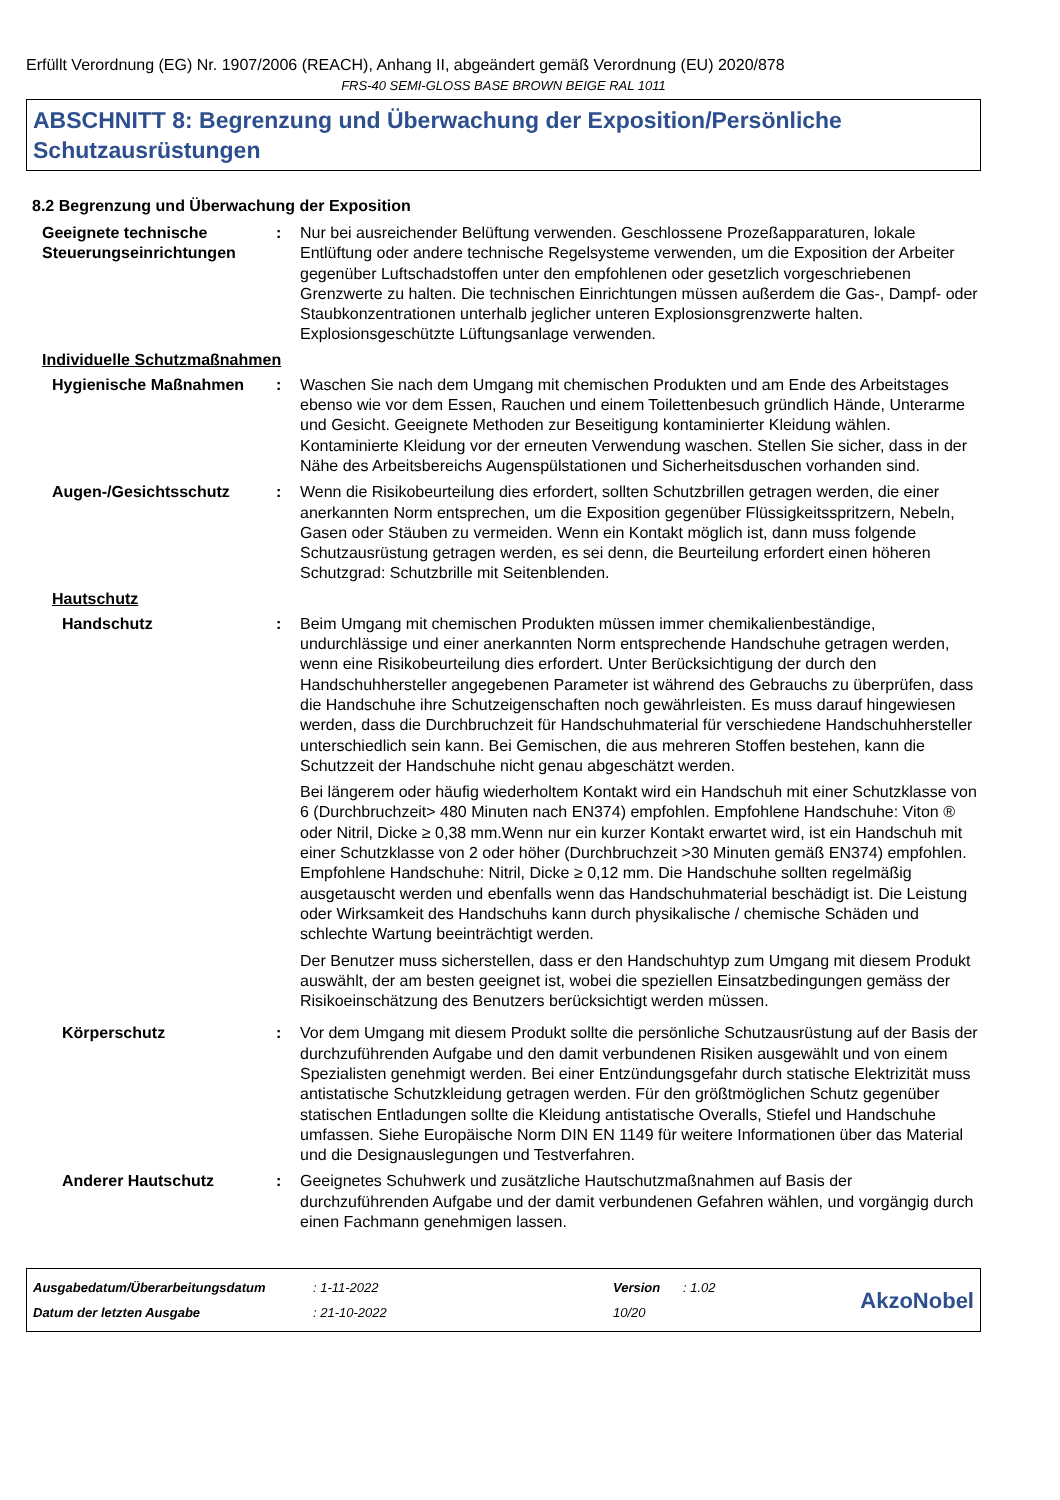Erfüllt Verordnung (EG) Nr. 1907/2006 (REACH), Anhang II, abgeändert gemäß Verordnung (EU) 2020/878
FRS-40 SEMI-GLOSS BASE BROWN BEIGE RAL 1011
ABSCHNITT 8: Begrenzung und Überwachung der Exposition/Persönliche Schutzausrüstungen
8.2 Begrenzung und Überwachung der Exposition
Geeignete technische Steuerungseinrichtungen
: Nur bei ausreichender Belüftung verwenden. Geschlossene Prozeßapparaturen, lokale Entlüftung oder andere technische Regelsysteme verwenden, um die Exposition der Arbeiter gegenüber Luftschadstoffen unter den empfohlenen oder gesetzlich vorgeschriebenen Grenzwerte zu halten. Die technischen Einrichtungen müssen außerdem die Gas-, Dampf- oder Staubkonzentrationen unterhalb jeglicher unteren Explosionsgrenzwerte halten. Explosionsgeschützte Lüftungsanlage verwenden.
Individuelle Schutzmaßnahmen
Hygienische Maßnahmen : Waschen Sie nach dem Umgang mit chemischen Produkten und am Ende des Arbeitstages ebenso wie vor dem Essen, Rauchen und einem Toilettenbesuch gründlich Hände, Unterarme und Gesicht. Geeignete Methoden zur Beseitigung kontaminierter Kleidung wählen. Kontaminierte Kleidung vor der erneuten Verwendung waschen. Stellen Sie sicher, dass in der Nähe des Arbeitsbereichs Augenspülstationen und Sicherheitsduschen vorhanden sind.
Augen-/Gesichtsschutz : Wenn die Risikobeurteilung dies erfordert, sollten Schutzbrillen getragen werden, die einer anerkannten Norm entsprechen, um die Exposition gegenüber Flüssigkeitsspritzern, Nebeln, Gasen oder Stäuben zu vermeiden. Wenn ein Kontakt möglich ist, dann muss folgende Schutzausrüstung getragen werden, es sei denn, die Beurteilung erfordert einen höheren Schutzgrad: Schutzbrille mit Seitenblenden.
Hautschutz
Handschutz : Beim Umgang mit chemischen Produkten müssen immer chemikalienbeständige, undurchlässige und einer anerkannten Norm entsprechende Handschuhe getragen werden, wenn eine Risikobeurteilung dies erfordert. Unter Berücksichtigung der durch den Handschuhhersteller angegebenen Parameter ist während des Gebrauchs zu überprüfen, dass die Handschuhe ihre Schutzeigenschaften noch gewährleisten. Es muss darauf hingewiesen werden, dass die Durchbruchzeit für Handschuhmaterial für verschiedene Handschuhhersteller unterschiedlich sein kann. Bei Gemischen, die aus mehreren Stoffen bestehen, kann die Schutzzeit der Handschuhe nicht genau abgeschätzt werden.
Bei längerem oder häufig wiederholtem Kontakt wird ein Handschuh mit einer Schutzklasse von 6 (Durchbruchzeit> 480 Minuten nach EN374) empfohlen. Empfohlene Handschuhe: Viton ® oder Nitril, Dicke ≥ 0,38 mm.Wenn nur ein kurzer Kontakt erwartet wird, ist ein Handschuh mit einer Schutzklasse von 2 oder höher (Durchbruchzeit >30 Minuten gemäß EN374) empfohlen. Empfohlene Handschuhe: Nitril, Dicke ≥ 0,12 mm. Die Handschuhe sollten regelmäßig ausgetauscht werden und ebenfalls wenn das Handschuhmaterial beschädigt ist. Die Leistung oder Wirksamkeit des Handschuhs kann durch physikalische / chemische Schäden und schlechte Wartung beeinträchtigt werden.
Der Benutzer muss sicherstellen, dass er den Handschuhtyp zum Umgang mit diesem Produkt auswählt, der am besten geeignet ist, wobei die speziellen Einsatzbedingungen gemäss der Risikoeinschätzung des Benutzers berücksichtigt werden müssen.
Körperschutz : Vor dem Umgang mit diesem Produkt sollte die persönliche Schutzausrüstung auf der Basis der durchzuführenden Aufgabe und den damit verbundenen Risiken ausgewählt und von einem Spezialisten genehmigt werden. Bei einer Entzündungsgefahr durch statische Elektrizität muss antistatische Schutzkleidung getragen werden. Für den größtmöglichen Schutz gegenüber statischen Entladungen sollte die Kleidung antistatische Overalls, Stiefel und Handschuhe umfassen. Siehe Europäische Norm DIN EN 1149 für weitere Informationen über das Material und die Designauslegungen und Testverfahren.
Anderer Hautschutz : Geeignetes Schuhwerk und zusätzliche Hautschutzmaßnahmen auf Basis der durchzuführenden Aufgabe und der damit verbundenen Gefahren wählen, und vorgängig durch einen Fachmann genehmigen lassen.
Ausgabedatum/Überarbeitungsdatum
Datum der letzten Ausgabe
: 1-11-2022
: 21-10-2022
Version
10/20
: 1.02
AkzoNobel